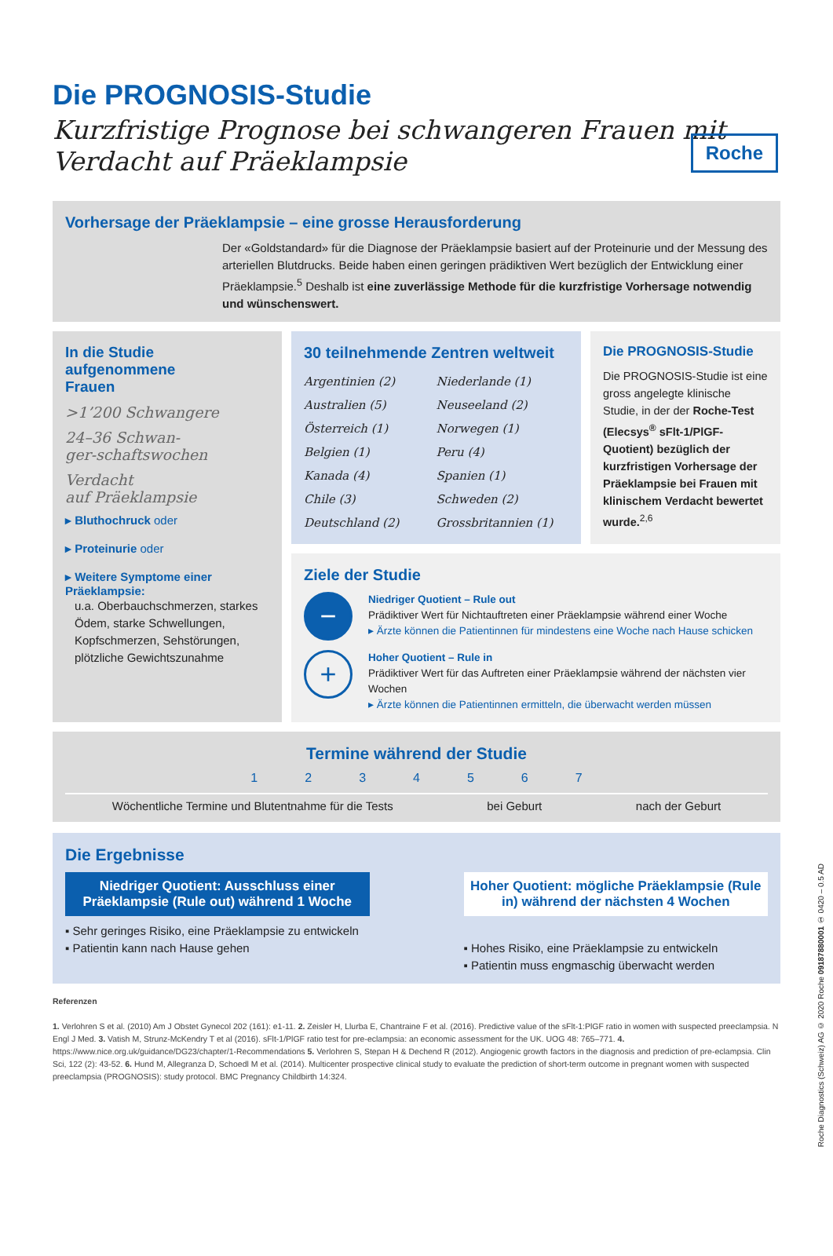Roche
Die PROGNOSIS-Studie
Kurzfristige Prognose bei schwangeren Frauen mit Verdacht auf Präeklampsie
Vorhersage der Präeklampsie – eine grosse Herausforderung
Der «Goldstandard» für die Diagnose der Präeklampsie basiert auf der Proteinurie und der Messung des arteriellen Blutdrucks. Beide haben einen geringen prädiktiven Wert bezüglich der Entwicklung einer Präeklampsie.<sup>5</sup> Deshalb ist eine zuverlässige Methode für die kurzfristige Vorhersage notwendig und wünschenswert.
In die Studie
aufgenommene
Frauen
>1’200 Schwangere
24–36 Schwan-
ger-schaftswochen
Verdacht
auf Präeklampsie
▸ Bluthochruck oder
▸ Proteinurie oder
▸ Weitere Symptome einer Präeklampsie:
u.a. Oberbauchschmerzen, starkes Ödem, starke Schwellungen, Kopfschmerzen, Sehstörungen, plötzliche Gewichtszunahme
30 teilnehmende Zentren weltweit
Argentinien (2)
Australien (5)
Österreich (1)
Belgien (1)
Kanada (4)
Chile (3)
Deutschland (2)
Niederlande (1)
Neuseeland (2)
Norwegen (1)
Peru (4)
Spanien (1)
Schweden (2)
Grossbritannien (1)
Die PROGNOSIS-Studie
Die PROGNOSIS-Studie ist eine gross angelegte klinische Studie, in der der Roche-Test (Elecsys<sup>®</sup> sFlt-1/PlGF-Quotient) bezüglich der kurzfristigen Vorhersage der Präeklampsie bei Frauen mit klinischem Verdacht bewertet wurde.<sup>2,6</sup>
Ziele der Studie
−
Niedriger Quotient – Rule out
Prädiktiver Wert für Nichtauftreten einer Präeklampsie während einer Woche
▸ Ärzte können die Patientinnen für mindestens eine Woche nach Hause schicken
+
Hoher Quotient – Rule in
Prädiktiver Wert für das Auftreten einer Präeklampsie während der nächsten vier Wochen
▸ Ärzte können die Patientinnen ermitteln, die überwacht werden müssen
Termine während der Studie
1234567
Wöchentliche Termine und Blutentnahme für die Tests bei Geburt nach der Geburt
Die Ergebnisse
Niedriger Quotient: Ausschluss einer Präeklampsie (Rule out) während 1 Woche
▪ Sehr geringes Risiko, eine Präeklampsie zu entwickeln
▪ Patientin kann nach Hause gehen
Hoher Quotient: mögliche Präeklampsie (Rule in) während der nächsten 4 Wochen
▪ Hohes Risiko, eine Präeklampsie zu entwickeln
▪ Patientin muss engmaschig überwacht werden
Referenzen
1. Verlohren S et al. (2010) Am J Obstet Gynecol 202 (161): e1-11. 2. Zeisler H, Llurba E, Chantraine F et al. (2016). Predictive value of the sFlt-1:PlGF ratio in women with suspected preeclampsia. N Engl J Med. 3. Vatish M, Strunz-McKendry T et al (2016). sFlt-1/PlGF ratio test for pre-eclampsia: an economic assessment for the UK. UOG 48: 765–771. 4. https://www.nice.org.uk/guidance/DG23/chapter/1-Recommendations 5. Verlohren S, Stepan H & Dechend R (2012). Angiogenic growth factors in the diagnosis and prediction of pre-eclampsia. Clin Sci, 122 (2): 43-52. 6. Hund M, Allegranza D, Schoedl M et al. (2014). Multicenter prospective clinical study to evaluate the prediction of short-term outcome in pregnant women with suspected preeclampsia (PROGNOSIS): study protocol. BMC Pregnancy Childbirth 14:324.
Roche Diagnostics (Schweiz) AG © 2020 Roche 09187880001 ① 0420 – 0.5 AD